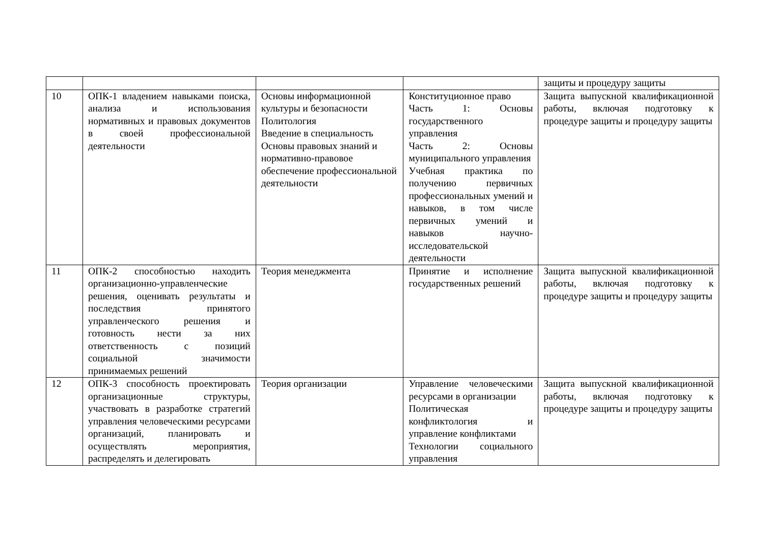| | | | | защиты и процедуру защиты |
| 10 | ОПК-1 владением навыками поиска, анализа и использования нормативных и правовых документов в своей профессиональной деятельности | Основы информационной культуры и безопасности Политология Введение в специальность Основы правовых знаний и нормативно-правовое обеспечение профессиональной деятельности | Конституционное право Часть 1: Основы государственного управления Часть 2: Основы муниципального управления Учебная практика по получению первичных профессиональных умений и навыков, в том числе первичных умений и навыков научно-исследовательской деятельности | Защита выпускной квалификационной работы, включая подготовку к процедуре защиты и процедуру защиты |
| 11 | ОПК-2 способностью находить организационно-управленческие решения, оценивать результаты и последствия принятого управленческого решения и готовность нести за них ответственность с позиций социальной значимости принимаемых решений | Теория менеджмента | Принятие и исполнение государственных решений | Защита выпускной квалификационной работы, включая подготовку к процедуре защиты и процедуру защиты |
| 12 | ОПК-3 способность проектировать организационные структуры, участвовать в разработке стратегий управления человеческими ресурсами организаций, планировать и осуществлять мероприятия, распределять и делегировать | Теория организации | Управление человеческими ресурсами в организации Политическая конфликтология и управление конфликтами Технологии социального управления | Защита выпускной квалификационной работы, включая подготовку к процедуре защиты и процедуру защиты |